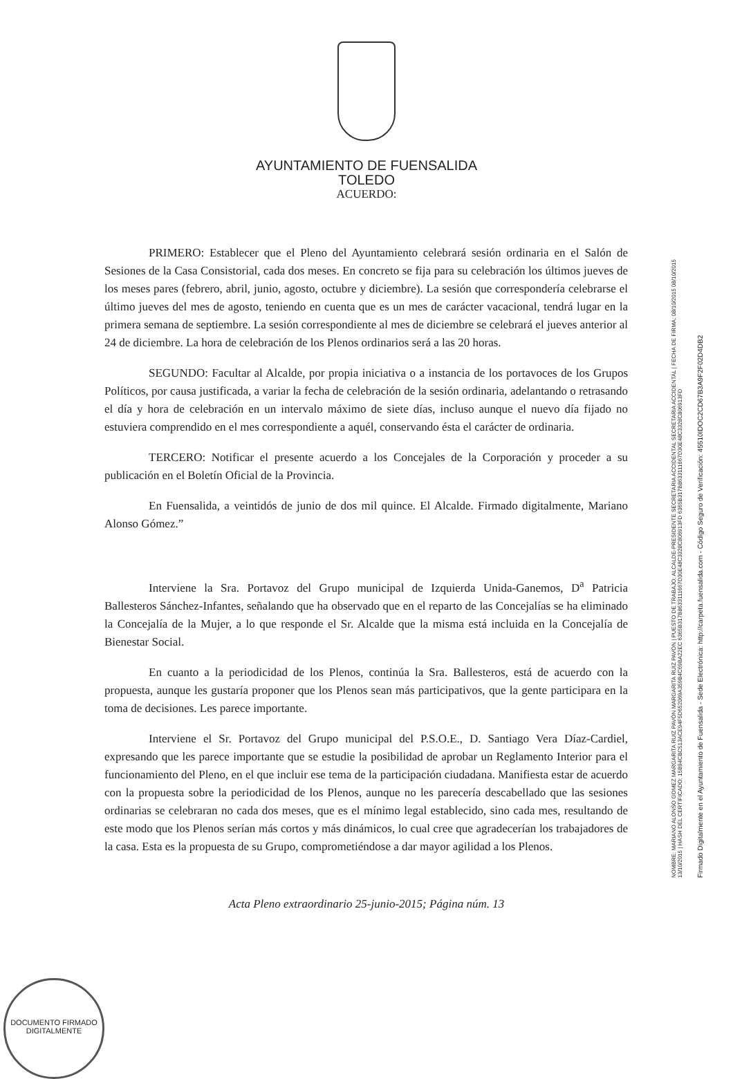AYUNTAMIENTO DE FUENSALIDA
TOLEDO
ACUERDO:
PRIMERO: Establecer que el Pleno del Ayuntamiento celebrará sesión ordinaria en el Salón de Sesiones de la Casa Consistorial, cada dos meses. En concreto se fija para su celebración los últimos jueves de los meses pares (febrero, abril, junio, agosto, octubre y diciembre). La sesión que correspondería celebrarse el último jueves del mes de agosto, teniendo en cuenta que es un mes de carácter vacacional, tendrá lugar en la primera semana de septiembre. La sesión correspondiente al mes de diciembre se celebrará el jueves anterior al 24 de diciembre. La hora de celebración de los Plenos ordinarios será a las 20 horas.
SEGUNDO: Facultar al Alcalde, por propia iniciativa o a instancia de los portavoces de los Grupos Políticos, por causa justificada, a variar la fecha de celebración de la sesión ordinaria, adelantando o retrasando el día y hora de celebración en un intervalo máximo de siete días, incluso aunque el nuevo día fijado no estuviera comprendido en el mes correspondiente a aquél, conservando ésta el carácter de ordinaria.
TERCERO: Notificar el presente acuerdo a los Concejales de la Corporación y proceder a su publicación en el Boletín Oficial de la Provincia.
En Fuensalida, a veintidós de junio de dos mil quince. El Alcalde. Firmado digitalmente, Mariano Alonso Gómez.”
Interviene la Sra. Portavoz del Grupo municipal de Izquierda Unida-Ganemos, D<sup>a</sup> Patricia Ballesteros Sánchez-Infantes, señalando que ha observado que en el reparto de las Concejalías se ha eliminado la Concejalía de la Mujer, a lo que responde el Sr. Alcalde que la misma está incluida en la Concejalía de Bienestar Social.
En cuanto a la periodicidad de los Plenos, continúa la Sra. Ballesteros, está de acuerdo con la propuesta, aunque les gustaría proponer que los Plenos sean más participativos, que la gente participara en la toma de decisiones. Les parece importante.
Interviene el Sr. Portavoz del Grupo municipal del P.S.O.E., D. Santiago Vera Díaz-Cardiel, expresando que les parece importante que se estudie la posibilidad de aprobar un Reglamento Interior para el funcionamiento del Pleno, en el que incluir ese tema de la participación ciudadana. Manifiesta estar de acuerdo con la propuesta sobre la periodicidad de los Plenos, aunque no les parecería descabellado que las sesiones ordinarias se celebraran no cada dos meses, que es el mínimo legal establecido, sino cada mes, resultando de este modo que los Plenos serían más cortos y más dinámicos, lo cual cree que agradecerían los trabajadores de la casa. Esta es la propuesta de su Grupo, comprometiéndose a dar mayor agilidad a los Plenos.
Acta Pleno extraordinario 25-junio-2015; Página núm. 13
NOMBRE: MARIANO ALONSO GOMEZ MARGARITA RUIZ PAVÓN MARGARITA RUIZ PAVÓN | PUESTO DE TRABAJO: ALCALDE-PRESIDENTE SECRETARIA ACCIDENTAL SECRETARIA ACCIDENTAL | FECHA DE FIRMA: 08/10/2015 08/10/2015 13/10/2015 | HASH DEL CERTIFICADO: 15B94CBC513ACE94F5D652069A359B4C69BA22EC 6365B317B8633111667D30E48C3328C806913FD 6365B317B8633111667D30E48C3328C806913FD
Firmado Digitalmente en el Ayuntamiento de Fuensalida - Sede Electrónica: http://carpeta.fuensalida.com - Código Seguro de Verificación: 45510IDOC2CD67B3A9F2F02D4DB2
DOCUMENTO FIRMADO DIGITALMENTE